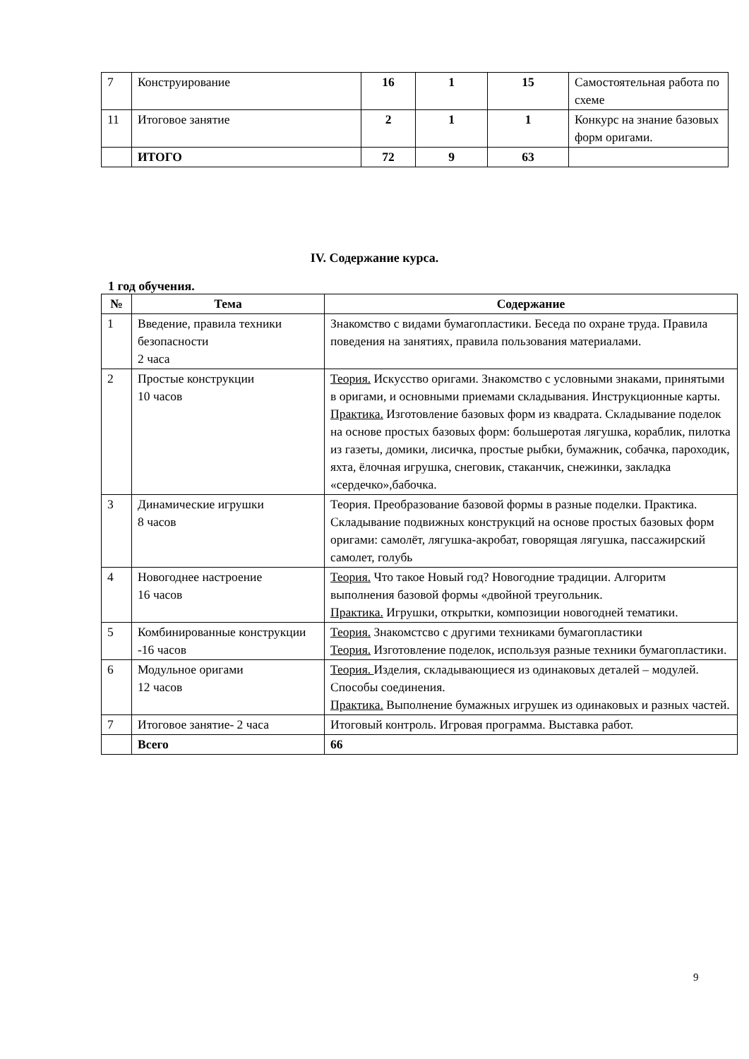| 7 | Конструирование | 16 | 1 | 15 | Самостоятельная работа по схеме |
| 11 | Итоговое занятие | 2 | 1 | 1 | Конкурс на знание базовых форм оригами. |
| | ИТОГО | 72 | 9 | 63 | |
IV. Содержание курса.
1 год обучения.
| № | Тема | Содержание |
| --- | --- | --- |
| 1 | Введение, правила техники безопасности 2 часа | Знакомство с видами бумагопластики. Беседа по охране труда. Правила поведения на занятиях, правила пользования материалами. |
| 2 | Простые конструкции 10 часов | Теория. Искусство оригами. Знакомство с условными знаками, принятыми в оригами, и основными приемами складывания. Инструкционные карты. Практика. Изготовление базовых форм из квадрата. Складывание поделок на основе простых базовых форм: большеротая лягушка, кораблик, пилотка из газеты, домики, лисичка, простые рыбки, бумажник, собачка, пароходик, яхта, ёлочная игрушка, снеговик, стаканчик, снежинки, закладка «сердечко»,бабочка. |
| 3 | Динамические игрушки 8 часов | Теория. Преобразование базовой формы в разные поделки. Практика. Складывание подвижных конструкций на основе простых базовых форм оригами: самолёт, лягушка-акробат, говорящая лягушка, пассажирский самолет, голубь |
| 4 | Новогоднее настроение 16 часов | Теория. Что такое Новый год? Новогодние традиции. Алгоритм выполнения базовой формы «двойной треугольник. Практика. Игрушки, открытки, композиции новогодней тематики. |
| 5 | Комбинированные конструкции -16 часов | Теория. Знакомстсво с другими техниками бумагопластики Теория. Изготовление поделок, используя разные техники бумагопластики. |
| 6 | Модульное оригами 12 часов | Теория. Изделия, складывающиеся из одинаковых деталей – модулей. Способы соединения. Практика. Выполнение бумажных игрушек из одинаковых и разных частей. |
| 7 | Итоговое занятие- 2 часа | Итоговый контроль. Игровая программа. Выставка работ. |
| | Всего | 66 |
9